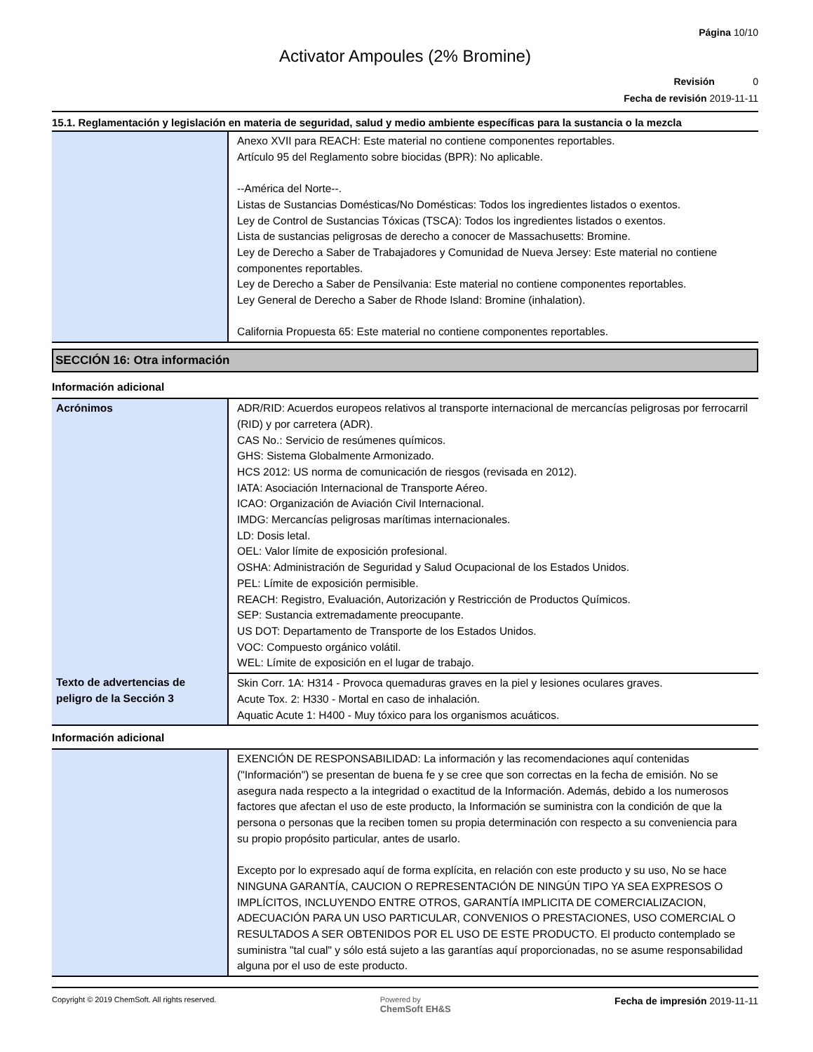Página 10/10
Activator Ampoules (2% Bromine)
Revisión 0
Fecha de revisión 2019-11-11
15.1. Reglamentación y legislación en materia de seguridad, salud y medio ambiente específicas para la sustancia o la mezcla
| | Anexo XVII para REACH: Este material no contiene componentes reportables. Artículo 95 del Reglamento sobre biocidas (BPR): No aplicable. --América del Norte--. Listas de Sustancias Domésticas/No Domésticas: Todos los ingredientes listados o exentos. Ley de Control de Sustancias Tóxicas (TSCA): Todos los ingredientes listados o exentos. Lista de sustancias peligrosas de derecho a conocer de Massachusetts: Bromine. Ley de Derecho a Saber de Trabajadores y Comunidad de Nueva Jersey: Este material no contiene componentes reportables. Ley de Derecho a Saber de Pensilvania: Este material no contiene componentes reportables. Ley General de Derecho a Saber de Rhode Island: Bromine (inhalation). California Propuesta 65: Este material no contiene componentes reportables. |
SECCIÓN 16: Otra información
Información adicional
| Acrónimos | ADR/RID: Acuerdos europeos relativos al transporte internacional de mercancías peligrosas por ferrocarril (RID) y por carretera (ADR). CAS No.: Servicio de resúmenes químicos. GHS: Sistema Globalmente Armonizado. HCS 2012: US norma de comunicación de riesgos (revisada en 2012). IATA: Asociación Internacional de Transporte Aéreo. ICAO: Organización de Aviación Civil Internacional. IMDG: Mercancías peligrosas marítimas internacionales. LD: Dosis letal. OEL: Valor límite de exposición profesional. OSHA: Administración de Seguridad y Salud Ocupacional de los Estados Unidos. PEL: Límite de exposición permisible. REACH: Registro, Evaluación, Autorización y Restricción de Productos Químicos. SEP: Sustancia extremadamente preocupante. US DOT: Departamento de Transporte de los Estados Unidos. VOC: Compuesto orgánico volátil. WEL: Límite de exposición en el lugar de trabajo. |
| Texto de advertencias de peligro de la Sección 3 | Skin Corr. 1A: H314 - Provoca quemaduras graves en la piel y lesiones oculares graves. Acute Tox. 2: H330 - Mortal en caso de inhalación. Aquatic Acute 1: H400 - Muy tóxico para los organismos acuáticos. |
Información adicional
| | EXENCIÓN DE RESPONSABILIDAD: La información y las recomendaciones aquí contenidas ("Información") se presentan de buena fe y se cree que son correctas en la fecha de emisión. No se asegura nada respecto a la integridad o exactitud de la Información. Además, debido a los numerosos factores que afectan el uso de este producto, la Información se suministra con la condición de que la persona o personas que la reciben tomen su propia determinación con respecto a su conveniencia para su propio propósito particular, antes de usarlo. Excepto por lo expresado aquí de forma explícita, en relación con este producto y su uso, No se hace NINGUNA GARANTÍA, CAUCION O REPRESENTACIÓN DE NINGÚN TIPO YA SEA EXPRESOS O IMPLÍCITOS, INCLUYENDO ENTRE OTROS, GARANTÍA IMPLICITA DE COMERCIALIZACION, ADECUACIÓN PARA UN USO PARTICULAR, CONVENIOS O PRESTACIONES, USO COMERCIAL O RESULTADOS A SER OBTENIDOS POR EL USO DE ESTE PRODUCTO. El producto contemplado se suministra "tal cual" y sólo está sujeto a las garantías aquí proporcionadas, no se asume responsabilidad alguna por el uso de este producto. |
Copyright © 2019 ChemSoft. All rights reserved.
Powered by
ChemSoft EH&S
Fecha de impresión 2019-11-11